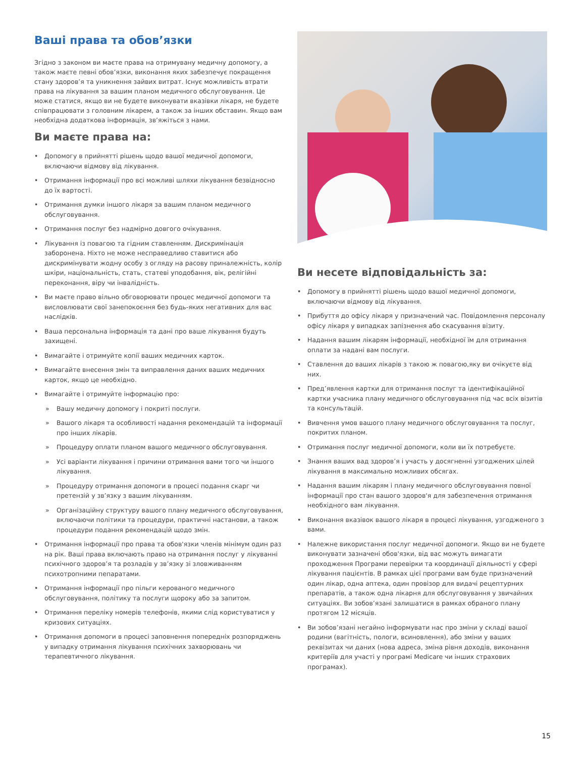Ваші права та обов’язки
Згідно з законом ви маєте права на отримувану медичну допомогу, а також маєте певні обов’язки, виконання яких забезпечує покращення стану здоров’я та уникнення зайвих витрат. Існує можливість втрати права на лікування за вашим планом медичного обслуговування. Це може статися, якщо ви не будете виконувати вказівки лікаря, не будете співпрацювати з головним лікарем, а також за інших обставин. Якщо вам необхідна додаткова інформація, зв’яжіться з нами.
Ви маєте права на:
• Допомогу в прийнятті рішень щодо вашої медичної допомоги, включаючи відмову від лікування.
• Отримання інформації про всі можливі шляхи лікування безвідносно до їх вартості.
• Отримання думки іншого лікаря за вашим планом медичного обслуговування.
• Отримання послуг без надмірно довгого очікування.
• Лікування із повагою та гідним ставленням. Дискримінація заборонена. Ніхто не може несправедливо ставитися або дискримінувати жодну особу з огляду на расову приналежність, колір шкіри, національність, стать, статеві уподобання, вік, релігійні переконання, віру чи інвалідність.
• Ви маєте право вільно обговорювати процес медичної допомоги та висловлювати свої занепокоєння без будь-яких негативних для вас наслідків.
• Ваша персональна інформація та дані про ваше лікування будуть захищені.
• Вимагайте і отримуйте копії ваших медичних карток.
• Вимагайте внесення змін та виправлення даних ваших медичних карток, якщо це необхідно.
• Вимагайте і отримуйте інформацію про:
» Вашу медичну допомогу і покриті послуги.
» Вашого лікаря та особливості надання рекомендацій та інформації про інших лікарів.
» Процедуру оплати планом вашого медичного обслуговування.
» Усі варіанти лікування і причини отримання вами того чи іншого лікування.
» Процедуру отримання допомоги в процесі подання скарг чи претензій у зв’язку з вашим лікуванням.
» Організаційну структуру вашого плану медичного обслуговування, включаючи політики та процедури, практичні настанови, а також процедури подання рекомендацій щодо змін.
• Отримання інформації про права та обов'язки членів мінімум один раз на рік. Ваші права включають право на отримання послуг у лікуванні психічного здоров’я та розладів у зв’язку зі зловживанням психотропними пепаратами.
• Отримання інформації про пільги керованого медичного обслуговування, політику та послуги щороку або за запитом.
• Отримання переліку номерів телефонів, якими слід користуватися у кризових ситуаціях.
• Отримання допомоги в процесі заповнення попередніх розпоряджень у випадку отримання лікування психічних захворювань чи терапевтичного лікування.
Ви несете відповідальність за:
• Допомогу в прийнятті рішень щодо вашої медичної допомоги, включаючи відмову від лікування.
• Прибуття до офісу лікаря у призначений час. Повідомлення персоналу офісу лікаря у випадках запізнення або скасування візиту.
• Надання вашим лікарям інформації, необхідної їм для отримання оплати за надані вам послуги.
• Ставлення до ваших лікарів з такою ж повагою,яку ви очікуєте від них.
• Пред’явлення картки для отримання послуг та ідентифікаційної картки учасника плану медичного обслуговування під час всіх візитів та консультацій.
• Вивчення умов вашого плану медичного обслуговування та послуг, покритих планом.
• Отримання послуг медичної допомоги, коли ви їх потребуєте.
• Знання ваших вад здоров’я і участь у досягненні узгоджених цілей лікування в максимально можливих обсягах.
• Надання вашим лікарям і плану медичного обслуговування повної інформації про стан вашого здоров'я для забезпечення отримання необхідного вам лікування.
• Виконання вказівок вашого лікаря в процесі лікування, узгодженого з вами.
• Належне використання послуг медичної допомоги. Якщо ви не будете виконувати зазначені обов'язки, від вас можуть вимагати проходження Програми перевірки та координації діяльності у сфері лікування пацієнтів. В рамках цієї програми вам буде призначений один лікар, одна аптека, один провізор для видачі рецептурних препаратів, а також одна лікарня для обслуговування у звичайних ситуаціях. Ви зобов’язані залишатися в рамках обраного плану протягом 12 місяців.
• Ви зобов’язані негайно інформувати нас про зміни у складі вашої родини (вагітність, пологи, всиновлення), або зміни у ваших реквізитах чи даних (нова адреса, зміна рівня доходів, виконання критеріїв для участі у програмі Medicare чи інших страхових програмах).
15